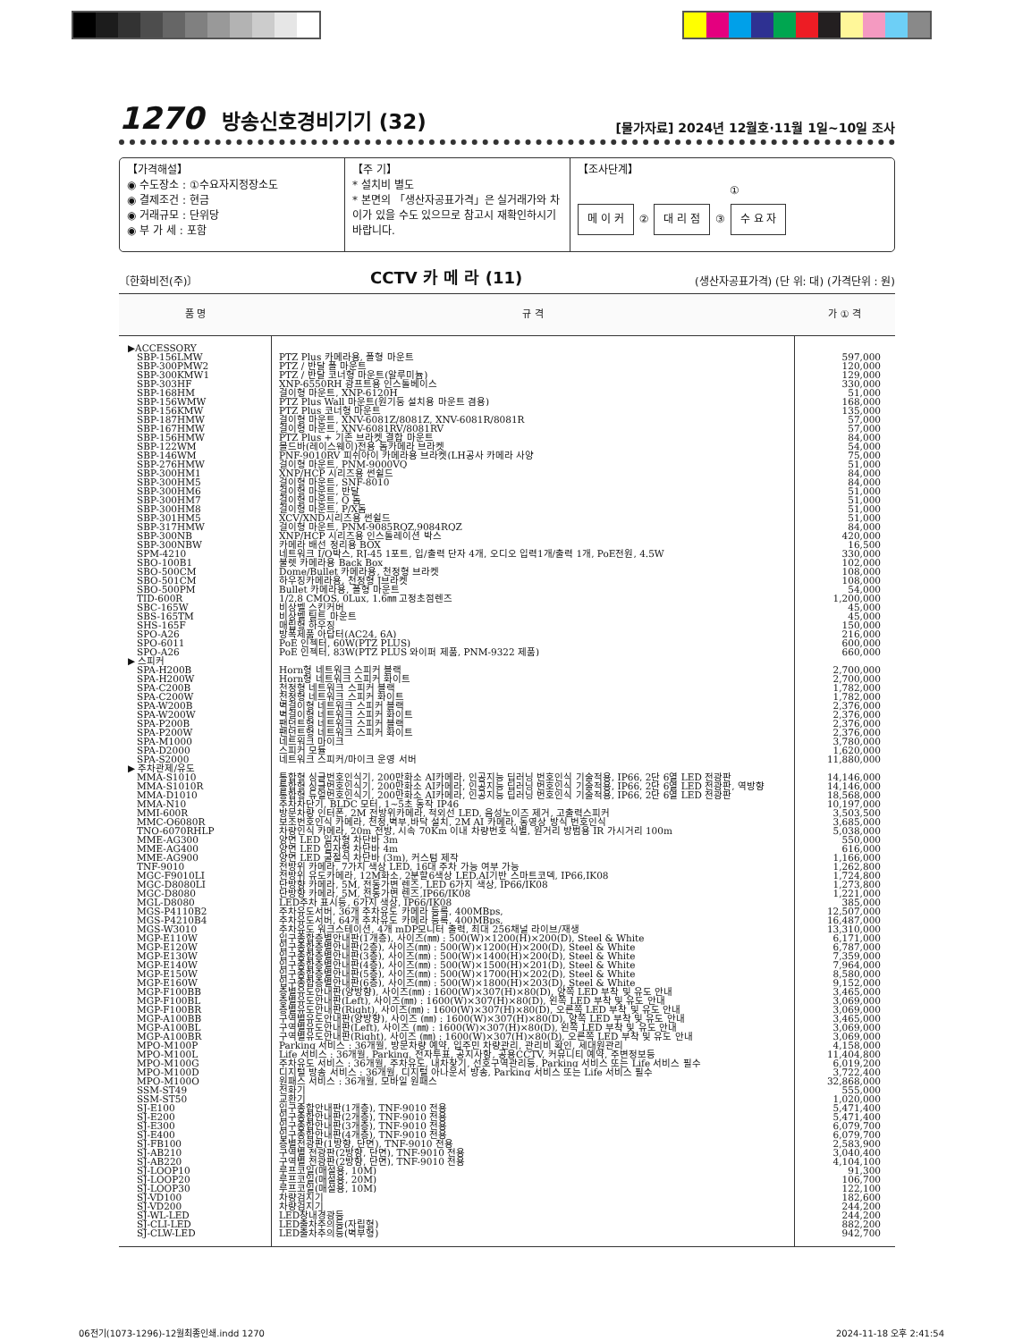1270 방송신호경비기기 (32)
[물가자료] 2024년 12월호·11월 1일~10일 조사
【가격해설】
◉ 수도장소 : ①수요자지정장소도
◉ 결제조건 : 현금
◉ 거래규모 : 단위당
◉ 부 가 세 : 포함
【주 기】
* 설치비 별도
* 본면의 「생산자공표가격」은 실거래가와 차이가 있을 수도 있으므로 참고시 재확인하시기 바랍니다.
【조사단계】
①
메 이 커 ② 대 리 점 ③ 수 요 자
〔한화비전(주)〕 CCTV 카 메 라 (11) (생산자공표가격) (단 위: 대) (가격단위 : 원)
| 품 명 | 규 격 | 가 ① 격 |
| --- | --- | --- |
| ▶ACCESSORY | | |
| SBP-156LMW | PTZ Plus 카메라용, 폴형 마운트 | 597,000 |
| SBP-300PMW2 | PTZ / 반달 폴 마운트 | 120,000 |
| SBP-300KMW1 | PTZ / 반달 코너형 마운트(알루미늄) | 129,000 |
| SBP-303HF | XNP-6550RH 광프트용 인스톨베이스 | 330,000 |
| SBP-168HM | 걸이형 마운트, XNP-6120H | 51,000 |
| SBP-156WMW | PTZ Plus Wall 마운트(원기둥 설치용 마운트 겸용) | 168,000 |
| SBP-156KMW | PTZ Plus 코너형 마운트 | 135,000 |
| SBP-187HMW | 걸이형 마운트, XNV-6081Z/8081Z, XNV-6081R/8081R | 57,000 |
| SBP-167HMW | 걸이형 마운트, XNV-6081RV/8081RV | 57,000 |
| SBP-156HMW | PTZ Plus + 기존 브라켓 결합 마운트 | 84,000 |
| SBP-122WM | 몰드바(레이스웨이)전용 돔카메라 브라켓 | 54,000 |
| SBP-146WM | PNF-9010RV 피쉬아이 카메라용 브라켓(LH공사 카메라 사양 | 75,000 |
| SBP-276HMW | 걸이형 마운트, PNM-9000VQ | 51,000 |
| SBP-300HM1 | XNP/HCP 시리즈용 썬쉴드 | 84,000 |
| SBP-300HM5 | 걸이형 마운트, SNF-8010 | 84,000 |
| SBP-300HM6 | 걸이형 마운트, 반달 | 51,000 |
| SBP-300HM7 | 걸이형 마운트, Q 돔 | 51,000 |
| SBP-300HM8 | 걸이형 마운트, P/X돔 | 51,000 |
| SBP-301HM5 | XCV/XND시리즈용 썬쉴드 | 51,000 |
| SBP-317HMW | 걸이형 마운트, PNM-9085RQZ,9084RQZ | 84,000 |
| SBP-300NB | XNP/HCP 시리즈용 인스톨레이션 박스 | 420,000 |
| SBP-300NBW | 카메라 배선 정리용 BOX | 16,500 |
| SPM-4210 | 네트워크 I/O박스, RJ-45 1포트, 입/출력 단자 4개, 오디오 입력1개/출력 1개, PoE전원, 4.5W | 330,000 |
| SBO-100B1 | 불렛 카메라용 Back Box | 102,000 |
| SBO-500CM | Dome/Bullet 카메라용, 천정형 브라켓 | 108,000 |
| SBO-501CM | 하우징카메라용, 천정형 J브라켓 | 108,000 |
| SBO-500PM | Bullet 카메라용, 폴형 마운트 | 54,000 |
| TID-600R | 1/2.8 CMOS, 0Lux, 1.6㎜ 고정초점렌즈 | 1,200,000 |
| SBC-165W | 비상벨 스킨커버 | 45,000 |
| SBS-165TM | 비상벨 틸트 마운트 | 45,000 |
| SHS-165F | 매립형 하우징 | 150,000 |
| SPO-A26 | 방폭제품 아답터(AC24, 6A) | 216,000 |
| SPO-6011 | PoE 인젝터, 60W(PTZ PLUS) | 600,000 |
| SPO-A26 | PoE 인젝터, 83W(PTZ PLUS 와이퍼 제품, PNM-9322 제품) | 660,000 |
| ▶ 스피커 | | |
| SPA-H200B | Horn형 네트워크 스피커 블랙 | 2,700,000 |
| SPA-H200W | Horn형 네트워크 스피커 화이트 | 2,700,000 |
| SPA-C200B | 천정형 네트워크 스피커 블랙 | 1,782,000 |
| SPA-C200W | 천정형 네트워크 스피커 화이트 | 1,782,000 |
| SPA-W200B | 벽걸이형 네트워크 스피커 블랙 | 2,376,000 |
| SPA-W200W | 벽걸이형 네트워크 스피커 화이트 | 2,376,000 |
| SPA-P200B | 팬던트형 네트워크 스피커 블랙 | 2,376,000 |
| SPA-P200W | 팬던트형 네트워크 스피커 화이트 | 2,376,000 |
| SPA-M1000 | 네트워크 마이크 | 3,780,000 |
| SPA-D2000 | 스피커 모듈 | 1,620,000 |
| SPA-S2000 | 네트워크 스피커/마이크 운영 서버 | 11,880,000 |
| ▶ 주차관제/유도 | | |
| MMA-S1010 | 통합형 싱글번호인식기, 200만화소 AI카메라, 인공지능 딥러닝 번호인식 기술적용, IP66, 2단 6열 LED 전광판 | 14,146,000 |
| MMA-S1010R | 통합형 싱글번호인식기, 200만화소 AI카메라, 인공지능 딥러닝 번호인식 기술적용, IP66, 2단 6열 LED 전광판, 역방향 | 14,146,000 |
| MMA-D1010 | 통합형 듀얼번호인식기, 200만화소 AI카메라, 인공지능 딥러닝 번호인식 기술적용, IP66, 2단 6열 LED 전광판 | 18,568,000 |
| MMA-N10 | 주차차단기, BLDC 모터, 1~5초 동작 IP46 | 10,197,000 |
| MMI-600R | 방문차량 인터폰, 2M 전방위카메라, 적외선 LED, 음성노이즈 제거, 고출력스피커 | 3,503,500 |
| MMC-O6080R | 보조번호인식 카메라, 천정,벽부,바닥 설치, 2M AI 카메라, 동영상 방식 번호인식 | 3,685,000 |
| TNO-6070RHLP | 차량인식 카메라, 20m 전방, 시속 70Km 이내 차량번호 식별, 원거리 방범용 IR 가시거리 100m | 5,038,000 |
| MME-AG300 | 양면 LED 일자형 차단바 3m | 550,000 |
| MME-AG400 | 양면 LED 일자형 차단바 4m | 616,000 |
| MME-AG900 | 양면 LED 굴절식 차단바 (3m), 커스텀 제작 | 1,166,000 |
| TNF-9010 | 전방위 카메라, 7가지 색상 LED, 16대 주차 가능 여부 가능 | 1,262,800 |
| MGC-F9010LI | 전방위 유도카메라, 12M화소, 2분할6색상 LED,AI기반 스마트코덱, IP66,IK08 | 1,724,800 |
| MGC-D8080LI | 단방향 카메라, 5M, 전동가변 렌즈, LED 6가지 색상, IP66/IK08 | 1,273,800 |
| MGC-D8080 | 단방향 카메라, 5M, 전동가변 렌즈,IP66/IK08 | 1,221,000 |
| MGL-D8080 | LED주차 표시등, 6가지 색상, IP66/IK08 | 385,000 |
| MGS-P4110B2 | 주차유도서버, 36개 주차유도 카메라 등록, 400MBps, | 12,507,000 |
| MGS-P4210B4 | 주차유도서버, 64개 주차유도 카메라 등록, 400MBps, | 16,487,000 |
| MGS-W3010 | 주차유도 워크스테이션, 4개 mDP모니터 출력, 최대 256채널 라이브/재생 | 13,310,000 |
| MGP-E110W | 입구종합층별안내판(1개층), 사이즈(㎜) : 500(W)×1200(H)×200(D), Steel & White | 6,171,000 |
| MGP-E120W | 입구종합층별안내판(2층), 사이즈(㎜) : 500(W)×1200(H)×200(D), Steel & White | 6,787,000 |
| MGP-E130W | 입구종합층별안내판(3층), 사이즈(㎜) : 500(W)×1400(H)×200(D), Steel & White | 7,359,000 |
| MGP-E140W | 입구종합층별안내판(4층), 사이즈(㎜) : 500(W)×1500(H)×201(D), Steel & White | 7,964,000 |
| MGP-E150W | 입구종합층별안내판(5층), 사이즈(㎜) : 500(W)×1700(H)×202(D), Steel & White | 8,580,000 |
| MGP-E160W | 입구종합층별안내판(6층), 사이즈(㎜) : 500(W)×1800(H)×203(D), Steel & White | 9,152,000 |
| MGP-F100BB | 층별유도안내판(양방향), 사이즈(㎜) : 1600(W)×307(H)×80(D), 양쪽 LED 부착 및 유도 안내 | 3,465,000 |
| MGP-F100BL | 층별유도안내판(Left), 사이즈(㎜) : 1600(W)×307(H)×80(D), 왼쪽 LED 부착 및 유도 안내 | 3,069,000 |
| MGP-F100BR | 층별유도안내판(Right), 사이즈(㎜) : 1600(W)×307(H)×80(D), 오른쪽 LED 부착 및 유도 안내 | 3,069,000 |
| MGP-A100BB | 구역별유도안내판(양방향), 사이즈 (㎜) : 1600(W)×307(H)×80(D), 양쪽 LED 부착 및 유도 안내 | 3,465,000 |
| MGP-A100BL | 구역별유도안내판(Left), 사이즈 (㎜) : 1600(W)×307(H)×80(D), 왼쪽 LED 부착 및 유도 안내 | 3,069,000 |
| MGP-A100BR | 구역별유도안내판(Right), 사이즈 (㎜) : 1600(W)×307(H)×80(D), 오른쪽 LED 부착 및 유도 안내 | 3,069,000 |
| MPO-M100P | Parking 서비스 : 36개월, 방문차량 예약, 입주민 차량관리, 관리비 확인, 세대원관리 | 4,158,000 |
| MPO-M100L | Life 서비스 : 36개월, Parking, 전자투표, 공지사항, 공용CCTV, 커뮤니티 예약, 주변정보등 | 11,404,800 |
| MPO-M100G | 주차유도 서비스 : 36개월, 주차유도, 내차찾기, 선호구역관리등, Parking 서비스 또는 Life 서비스 필수 | 6,019,200 |
| MPO-M100D | 디지털 방송 서비스 : 36개월, 디지털 아나운서 방송, Parking 서비스 또는 Life 서비스 필수 | 3,722,400 |
| MPO-M100O | 원패스 서비스 : 36개월, 모바일 원패스 | 32,868,000 |
| SSM-ST49 | 전화기 | 555,000 |
| SSM-ST50 | 교환기 | 1,020,000 |
| SJ-E100 | 입구종합안내판(1개층), TNF-9010 전용 | 5,471,400 |
| SJ-E200 | 입구종합안내판(2개층), TNF-9010 전용 | 5,471,400 |
| SJ-E300 | 입구종합안내판(3개층), TNF-9010 전용 | 6,079,700 |
| SJ-E400 | 입구종합안내판(4개층), TNF-9010 전용 | 6,079,700 |
| SJ-FB100 | 층별전광판(1방향, 단면), TNF-9010 전용 | 2,583,900 |
| SJ-AB210 | 구역별 전광판(2방향, 단면), TNF-9010 전용 | 3,040,400 |
| SJ-AB220 | 구역별 전광판(2방향, 단면), TNF-9010 전용 | 4,104,100 |
| SJ-LOOP10 | 루프코일(매설용, 10M) | 91,300 |
| SJ-LOOP20 | 루프코일(매설용, 20M) | 106,700 |
| SJ-LOOP30 | 루프코일(매설용, 10M) | 122,100 |
| SJ-VD100 | 차량검지기 | 182,600 |
| SJ-VD200 | 차량검지기 | 244,200 |
| SJ-WL-LED | LED창내경광등 | 244,200 |
| SJ-CLI-LED | LED출차주의등(자립형) | 882,200 |
| SJ-CLW-LED | LED출차주의등(벽부형) | 942,700 |
06전기(1073-1296)-12월최종인쇄.indd 1270
2024-11-18 오후 2:41:54